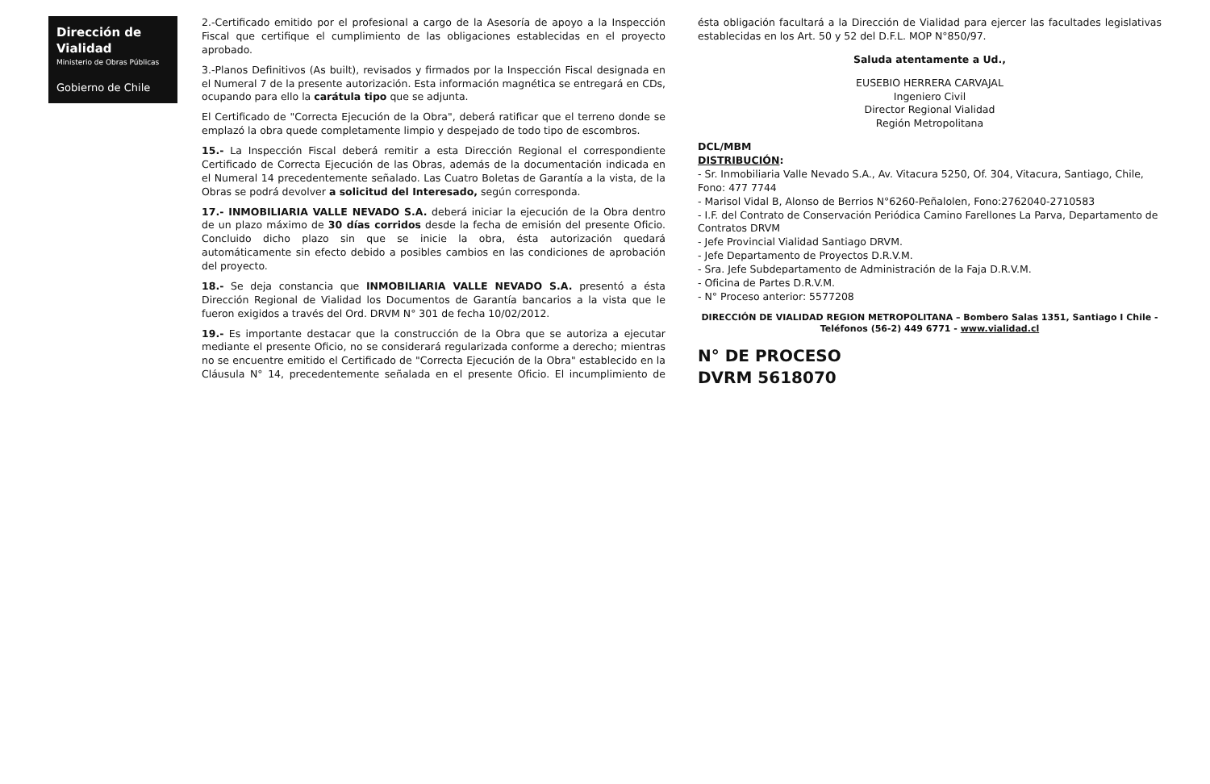Dirección de Vialidad
Ministerio de Obras Públicas
Gobierno de Chile
2.-Certificado emitido por el profesional a cargo de la Asesoría de apoyo a la Inspección Fiscal que certifique el cumplimiento de las obligaciones establecidas en el proyecto aprobado.
3.-Planos Definitivos (As built), revisados y firmados por la Inspección Fiscal designada en el Numeral 7 de la presente autorización. Esta información magnética se entregará en CDs, ocupando para ello la carátula tipo que se adjunta.
El Certificado de "Correcta Ejecución de la Obra", deberá ratificar que el terreno donde se emplazó la obra quede completamente limpio y despejado de todo tipo de escombros.
15.- La Inspección Fiscal deberá remitir a esta Dirección Regional el correspondiente Certificado de Correcta Ejecución de las Obras, además de la documentación indicada en el Numeral 14 precedentemente señalado. Las Cuatro Boletas de Garantía a la vista, de la Obras se podrá devolver a solicitud del Interesado, según corresponda.
17.- INMOBILIARIA VALLE NEVADO S.A. deberá iniciar la ejecución de la Obra dentro de un plazo máximo de 30 días corridos desde la fecha de emisión del presente Oficio. Concluido dicho plazo sin que se inicie la obra, ésta autorización quedará automáticamente sin efecto debido a posibles cambios en las condiciones de aprobación del proyecto.
18.- Se deja constancia que INMOBILIARIA VALLE NEVADO S.A. presentó a ésta Dirección Regional de Vialidad los Documentos de Garantía bancarios a la vista que le fueron exigidos a través del Ord. DRVM N° 301 de fecha 10/02/2012.
19.- Es importante destacar que la construcción de la Obra que se autoriza a ejecutar mediante el presente Oficio, no se considerará regularizada conforme a derecho; mientras no se encuentre emitido el Certificado de "Correcta Ejecución de la Obra" establecido en la Cláusula N° 14, precedentemente señalada en el presente Oficio. El incumplimiento de ésta obligación facultará a la Dirección de Vialidad para ejercer las facultades legislativas establecidas en los Art. 50 y 52 del D.F.L. MOP N°850/97.
Saluda atentamente a Ud.,
EUSEBIO HERRERA CARVAJAL
Ingeniero Civil
Director Regional Vialidad
Región Metropolitana
DCL/MBM
DISTRIBUCIÓN:
- Sr. Inmobiliaria Valle Nevado S.A., Av. Vitacura 5250, Of. 304, Vitacura, Santiago, Chile, Fono: 477 7744
- Marisol Vidal B, Alonso de Berrios N°6260-Peñalolen, Fono:2762040-2710583
- I.F. del Contrato de Conservación Periódica Camino Farellones La Parva, Departamento de Contratos DRVM
- Jefe Provincial Vialidad Santiago DRVM.
- Jefe Departamento de Proyectos D.R.V.M.
- Sra. Jefe Subdepartamento de Administración de la Faja D.R.V.M.
- Oficina de Partes D.R.V.M.
- N° Proceso anterior: 5577208
DIRECCIÓN DE VIALIDAD REGION METROPOLITANA – Bombero Salas 1351, Santiago I Chile - Teléfonos (56-2) 449 6771 - www.vialidad.cl
N° DE PROCESO
DVRM 5618070